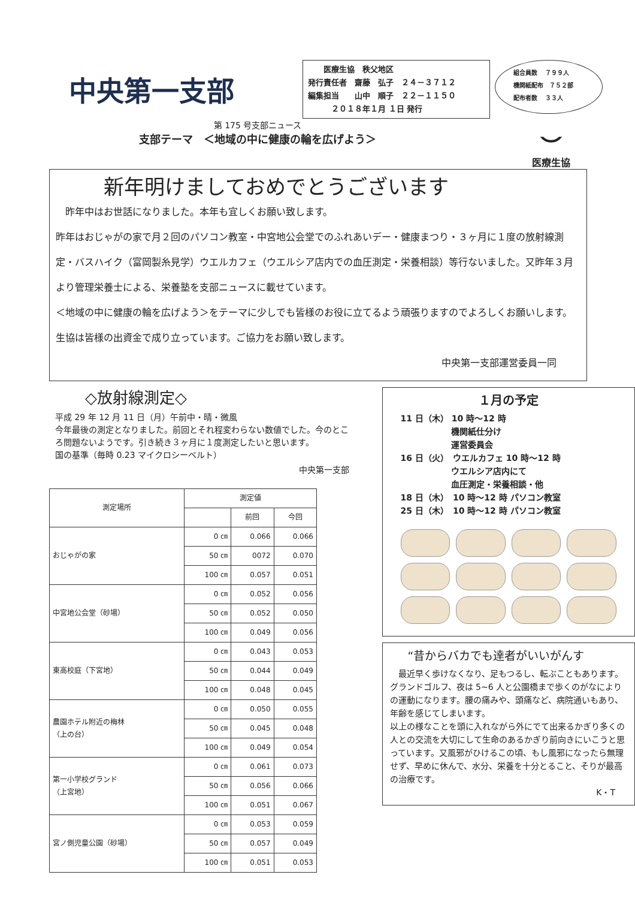中央第一支部
　　医療生協　秩父地区
発行責任者　齋藤　弘子　２４－３７１２
編集担当　　山中　順子　２２－１１５０
　　　２０１８年１月 １日 発行
組合員数　 ７９９人
機関紙配布　７５２部
配布者数　 ３３人
第 175 号支部ニュース
支部テーマ　＜地域の中に健康の輪を広げよう＞
⌣
医療生協
新年明けましておめでとうございます
　昨年中はお世話になりました。本年も宜しくお願い致します。
昨年はおじゃがの家で月２回のパソコン教室・中宮地公会堂でのふれあいデー・健康まつり・３ヶ月に１度の放射線測定・バスハイク（富岡製糸見学）ウエルカフェ（ウエルシア店内での血圧測定・栄養相談）等行ないました。又昨年３月より管理栄養士による、栄養塾を支部ニュースに載せています。
＜地域の中に健康の輪を広げよう＞をテーマに少しでも皆様のお役に立てるよう頑張りますのでよろしくお願いします。生協は皆様の出資金で成り立っています。ご協力をお願い致します。
中央第一支部運営委員一同
◇放射線測定◇
平成 29 年 12 月 11 日（月）午前中・晴・微風
今年最後の測定となりました。前回とそれ程変わらない数値でした。今のところ問題ないようです。引き続き３ヶ月に１度測定したいと思います。
国の基準（毎時 0.23 マイクロシーベルト）
中央第一支部
| 測定場所 | 測定値 | | |
| --- | --- | --- | --- |
| | | 前回 | 今回 |
| おじゃがの家 | 0 ㎝ | 0.066 | 0.066 |
| | 50 ㎝ | 0072 | 0.070 |
| | 100 ㎝ | 0.057 | 0.051 |
| 中宮地公会堂（砂場） | 0 ㎝ | 0.052 | 0.056 |
| | 50 ㎝ | 0.052 | 0.050 |
| | 100 ㎝ | 0.049 | 0.056 |
| 東高校庭（下宮地） | 0 ㎝ | 0.043 | 0.053 |
| | 50 ㎝ | 0.044 | 0.049 |
| | 100 ㎝ | 0.048 | 0.045 |
| 農園ホテル附近の梅林 （上の台） | 0 ㎝ | 0.050 | 0.055 |
| | 50 ㎝ | 0.045 | 0.048 |
| | 100 ㎝ | 0.049 | 0.054 |
| 第一小学校グランド （上宮地） | 0 ㎝ | 0.061 | 0.073 |
| | 50 ㎝ | 0.056 | 0.066 |
| | 100 ㎝ | 0.051 | 0.067 |
| 宮ノ側児童公園（砂場） | 0 ㎝ | 0.053 | 0.059 |
| | 50 ㎝ | 0.057 | 0.049 |
| | 100 ㎝ | 0.051 | 0.053 |
１月の予定
11 日（木） 10 時～12 時
　　　　　　機関紙仕分け
　　　　　　運営委員会
16 日（火）　ウエルカフェ 10 時～12 時
　　　　　　ウエルシア店内にて
　　　　　　血圧測定・栄養相談・他
18 日（木）　10 時～12 時 パソコン教室
25 日（木）　10 時～12 時 パソコン教室
“昔からバカでも達者がいいがんす
　最近早く歩けなくなり、足もつるし、転ぶこともあります。
グランドゴルフ、夜は 5~6 人と公園橋まで歩くのがなによりの運動になります。腰の痛みや、頭痛など、病院通いもあり、年齢を感じてしまいます。
以上の様なことを頭に入れながら外にでて出来るかぎり多くの人との交流を大切にして生命のあるかぎり前向きにいこうと思っています。又風邪がひけるこの頃、もし風邪になったら無理せず、早めに休んで、水分、栄養を十分とること、そりが最高の治療です。
K・T